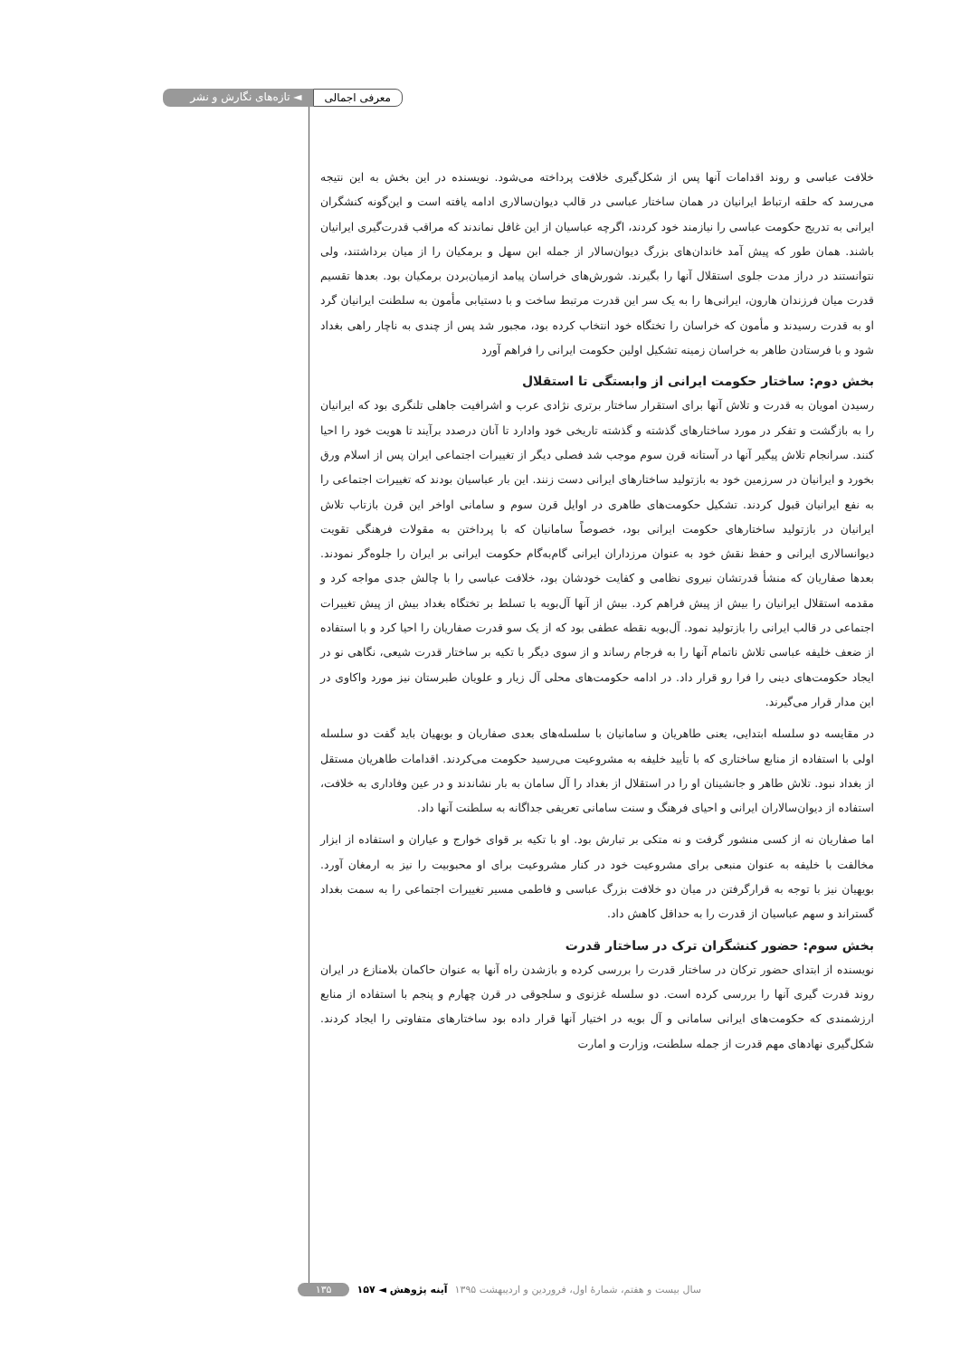معرفی اجمالی ◄ تازه‌های نگارش و نشر
خلافت عباسی و روند اقدامات آنها پس از شکل‌گیری خلافت پرداخته می‌شود. نویسنده در این بخش به این نتیجه می‌رسد که حلقه ارتباط ایرانیان در همان ساختار عباسی در قالب دیوان‌سالاری ادامه یافته است و این‌گونه کنشگران ایرانی به تدریج حکومت عباسی را نیازمند خود کردند، اگرچه عباسیان از این غافل نماندند که مراقب قدرت‌گیری ایرانیان باشند. همان طور که پیش آمد خاندان‌های بزرگ دیوان‌سالار از جمله ابن سهل و برمکیان را از میان برداشتند، ولی نتوانستند در دراز مدت جلوی استقلال آنها را بگیرند. شورش‌های خراسان پیامد ازمیان‌بردن برمکیان بود. بعدها تقسیم قدرت میان فرزندان هارون، ایرانی‌ها را به یک سر این قدرت مرتبط ساخت و با دستیابی مأمون به سلطنت ایرانیان گرد او به قدرت رسیدند و مأمون که خراسان را تختگاه خود انتخاب کرده بود، مجبور شد پس از چندی به ناچار راهی بغداد شود و با فرستادن طاهر به خراسان زمینه تشکیل اولین حکومت ایرانی را فراهم آورد
بخش دوم: ساختار حکومت ایرانی از وابستگی تا استقلال
رسیدن امویان به قدرت و تلاش آنها برای استقرار ساختار برتری نژادی عرب و اشرافیت جاهلی تلنگری بود که ایرانیان را به بازگشت و تفکر در مورد ساختارهای گذشته و گذشته تاریخی خود وادارد تا آنان درصدد برآیند تا هویت خود را احیا کنند. سرانجام تلاش پیگیر آنها در آستانه قرن سوم موجب شد فصلی دیگر از تغییرات اجتماعی ایران پس از اسلام ورق بخورد و ایرانیان در سرزمین خود به بازتولید ساختارهای ایرانی دست زنند. این بار عباسیان بودند که تغییرات اجتماعی را به نفع ایرانیان قبول کردند. تشکیل حکومت‌های طاهری در اوایل قرن سوم و سامانی اواخر این قرن بازتاب تلاش ایرانیان در بازتولید ساختارهای حکومت ایرانی بود، خصوصاً سامانیان که با پرداختن به مقولات فرهنگی تقویت دیوانسالاری ایرانی و حفظ نقش خود به عنوان مرزداران ایرانی گام‌به‌گام حکومت ایرانی بر ایران را جلوه‌گر نمودند. بعدها صفاریان که منشأ قدرتشان نیروی نظامی و کفایت خودشان بود، خلافت عباسی را با چالش جدی مواجه کرد و مقدمه استقلال ایرانیان را بیش از پیش فراهم کرد. بیش از آنها آل‌بویه با تسلط بر تختگاه بغداد بیش از پیش تغییرات اجتماعی در قالب ایرانی را بازتولید نمود. آل‌بویه نقطه عطفی بود که از یک سو قدرت صفاریان را احیا کرد و با استفاده از ضعف خلیفه عباسی تلاش ناتمام آنها را به فرجام رساند و از سوی دیگر با تکیه بر ساختار قدرت شیعی، نگاهی نو در ایجاد حکومت‌های دینی را فرا رو قرار داد. در ادامه حکومت‌های محلی آل زیار و علویان طبرستان نیز مورد واکاوی در این مدار قرار می‌گیرند.
در مقایسه دو سلسله ابتدایی، یعنی طاهریان و سامانیان با سلسله‌های بعدی صفاریان و بویهیان باید گفت دو سلسله اولی با استفاده از منابع ساختاری که با تأیید خلیفه به مشروعیت می‌رسید حکومت می‌کردند. اقدامات طاهریان مستقل از بغداد نبود. تلاش طاهر و جانشینان او را در استقلال از بغداد را آل سامان به بار نشاندند و در عین وفاداری به خلافت، استفاده از دیوان‌سالاران ایرانی و احیای فرهنگ و سنت سامانی تعریفی جداگانه به سلطنت آنها داد.
اما صفاریان نه از کسی منشور گرفت و نه متکی بر تبارش بود. او با تکیه بر قوای خوارج و عیاران و استفاده از ابزار مخالفت با خلیفه به عنوان منبعی برای مشروعیت خود در کنار مشروعیت برای او محبوبیت را نیز به ارمغان آورد. بویهیان نیز با توجه به قرارگرفتن در میان دو خلافت بزرگ عباسی و فاطمی مسیر تغییرات اجتماعی را به سمت بغداد گستراند و سهم عباسیان از قدرت را به حداقل کاهش داد.
بخش سوم: حضور کنشگران ترک در ساختار قدرت
نویسنده از ابتدای حضور ترکان در ساختار قدرت را بررسی کرده و بازشدن راه آنها به عنوان حاکمان بلامنازع در ایران روند قدرت گیری آنها را بررسی کرده است. دو سلسله غزنوی و سلجوقی در قرن چهارم و پنجم با استفاده از منابع ارزشمندی که حکومت‌های ایرانی سامانی و آل بویه در اختیار آنها قرار داده بود ساختارهای متفاوتی را ایجاد کردند. شکل‌گیری نهادهای مهم قدرت از جمله سلطنت، وزارت و امارت
سال بیست و هفتم، شمارهٔ اول، فروردین و اردیبهشت ۱۳۹۵ آینه پژوهش ◄ ۱۵۷ ۱۳۵